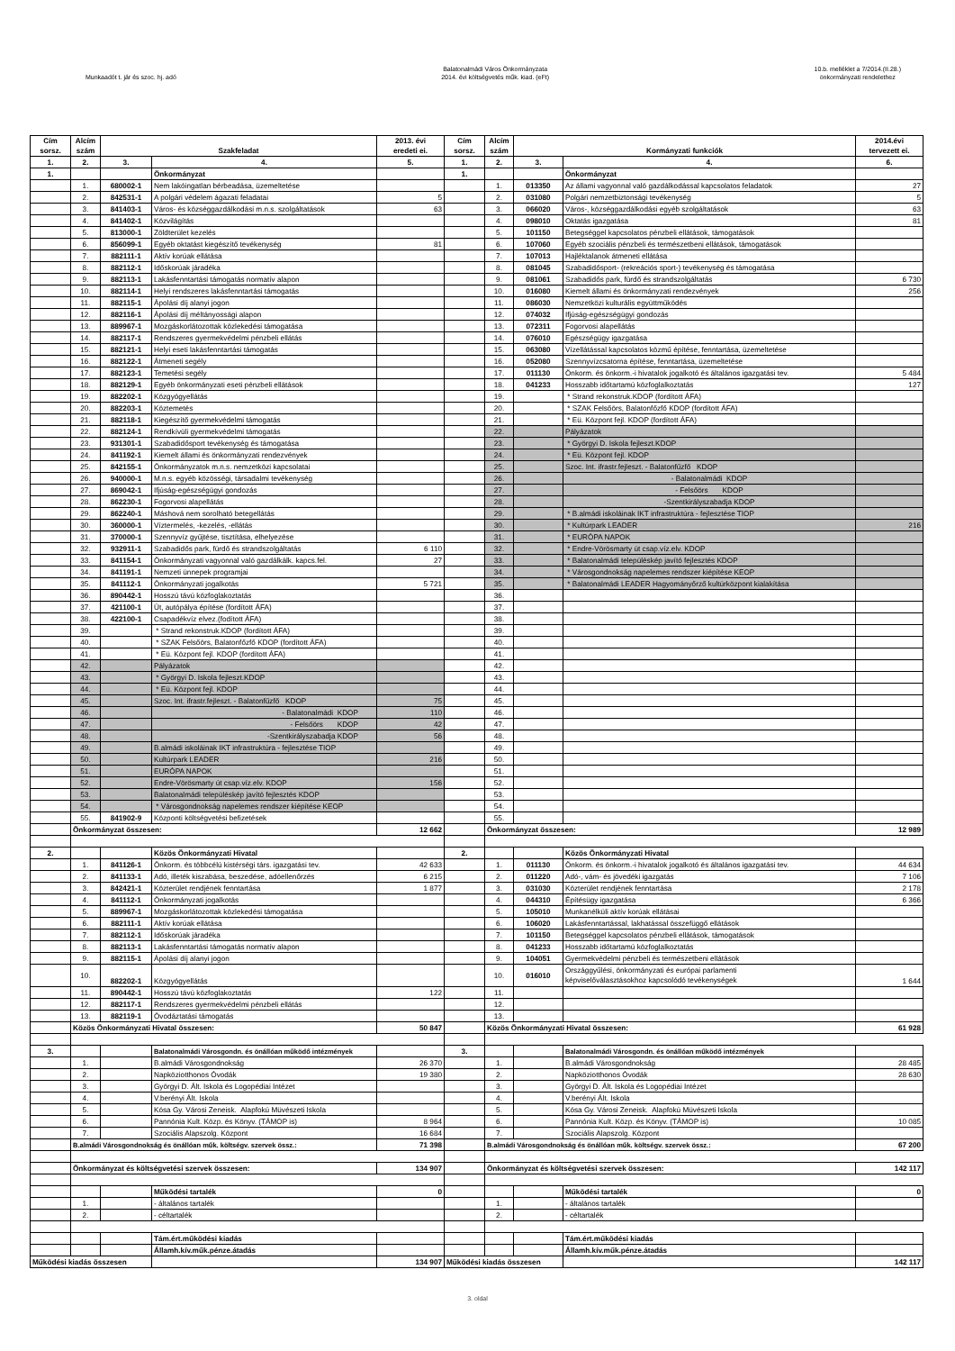Munkaadót t. jár és szoc. hj. adó
Balatonalmádi Város Önkormányzata
2014. évi költségvetés műk. kiad. (eFt)
10.b. melléklet a 7/2014.(II.28.)
önkormányzati rendelethez
| Cím sorsz. | Alcím szám | Szakfeladat | | 2013. évi eredeti ei. | Cím sorsz. | Alcím szám | Kormányzati funkciók | | 2014.évi tervezett ei. |
| --- | --- | --- | --- | --- | --- | --- | --- | --- | --- |
| 1. | 2. | 3. | 4. | 5. | 1. | 2. | 3. | 4. | 6. |
| 1. | | | Önkormányzat | | 1. | | | Önkormányzat | |
| | 1. | 680002-1 | Nem lakóingatlan bérbeadása, üzemeltetése | | | 1. | 013350 | Az állami vagyonnal való gazdálkodással kapcsolatos feladatok | 27 |
| | 2. | 842531-1 | A polgári védelem ágazati feladatai | 5 | | 2. | 031080 | Polgári nemzetbiztonsági tevékenység | 5 |
| | 3. | 841403-1 | Város- és községgazdálkodási m.n.s. szolgáltatások | 63 | | 3. | 066020 | Város-, községgazdálkodási egyéb szolgáltatások | 63 |
| | 4. | 841402-1 | Közvilágítás | | | 4. | 098010 | Oktatás igazgatása | 81 |
| | 5. | 813000-1 | Zöldterület kezelés | | | 5. | 101150 | Betegséggel kapcsolatos pénzbeli ellátások, támogatások | |
| | 6. | 856099-1 | Egyéb oktatást kiegészítő tevékenység | 81 | | 6. | 107060 | Egyéb szociális pénzbeli és természetbeni ellátások, támogatások | |
| | 7. | 882111-1 | Aktív korúak ellátása | | | 7. | 107013 | Hajléktalanok átmeneti ellátása | |
| | 8. | 882112-1 | Időskorúak járadéka | | | 8. | 081045 | Szabadidősport- (rekreációs sport-) tevékenység és támogatása | |
| | 9. | 882113-1 | Lakásfenntartási támogatás normatív alapon | | | 9. | 081061 | Szabadidős park, fürdő és strandszolgáltatás | 6 730 |
| | 10. | 882114-1 | Helyi rendszeres lakásfenntartási támogatás | | | 10. | 016080 | Kiemelt állami és önkormányzati rendezvények | 256 |
| | 11. | 882115-1 | Ápolási díj alanyi jogon | | | 11. | 086030 | Nemzetközi kulturális együttműködés | |
| | 12. | 882116-1 | Ápolási díj méltányossági alapon | | | 12. | 074032 | Ifjúság-egészségügyi gondozás | |
| | 13. | 889967-1 | Mozgáskorlátozottak közlekedési támogatása | | | 13. | 072311 | Fogorvosi alapellátás | |
| | 14. | 882117-1 | Rendszeres gyermekvédelmi pénzbeli ellátás | | | 14. | 076010 | Egészségügy igazgatása | |
| | 15. | 882121-1 | Helyi eseti lakásfenntartási támogatás | | | 15. | 063080 | Vízellátással kapcsolatos közmű építése, fenntartása, üzemeltetése | |
| | 16. | 882122-1 | Átmeneti segély | | | 16. | 052080 | Szennyvízcsatorna építése, fenntartása, üzemeltetése | |
| | 17. | 882123-1 | Temetési segély | | | 17. | 011130 | Önkorm. és önkorm.-i hivatalok jogalkotó és általános igazgatási tev. | 5 484 |
| | 18. | 882129-1 | Egyéb önkormányzati eseti pénzbeli ellátások | | | 18. | 041233 | Hosszabb időtartamú közfoglalkoztatás | 127 |
| | 19. | 882202-1 | Közgyógyellátás | | | 19. | | * Strand rekonstruk.KDOP (fordított ÁFA) | |
| | 20. | 882203-1 | Köztemetés | | | 20. | | * SZAK Felsőörs, Balatonfőzfő KDOP (fordított ÁFA) | |
| | 21. | 882118-1 | Kiegészítő gyermekvédelmi támogatás | | | 21. | | * Eü. Központ fejl. KDOP (fordított ÁFA) | |
| | 22. | 882124-1 | Rendkívüli gyermekvédelmi támogatás | | | 22. | | Pályázatok | |
| | 23. | 931301-1 | Szabadidősport tevékenység és támogatása | | | 23. | | * Györgyi D. Iskola fejleszt.KDOP | |
| | 24. | 841192-1 | Kiemelt állami és önkormányzati rendezvények | | | 24. | | * Eü. Központ fejl. KDOP | |
| | 25. | 842155-1 | Önkormányzatok m.n.s. nemzetközi kapcsolatai | | | 25. | | Szoc. Int. ifrastr.fejleszt. - Balatonfűzfő KDOP | |
| | 26. | 940000-1 | M.n.s. egyéb közösségi, társadalmi tevékenység | | | 26. | | - Balatonalmádi KDOP | |
| | 27. | 869042-1 | Ifjúság-egészségügyi gondozás | | | 27. | | - Felsőörs KDOP | |
| | 28. | 862230-1 | Fogorvosi alapellátás | | | 28. | | -Szentkirályszabadja KDOP | |
| | 29. | 862240-1 | Máshová nem sorolható betegellátás | | | 29. | | * B.almádi iskoláinak IKT infrastruktúra - fejlesztése TIOP | |
| | 30. | 360000-1 | Víztermelés, -kezelés, -ellátás | | | 30. | | * Kultúrpark LEADER | 216 |
| | 31. | 370000-1 | Szennyvíz gyűjtése, tisztítása, elhelyezése | | | 31. | | * EURÓPA NAPOK | |
| | 32. | 932911-1 | Szabadidős park, fürdő és strandszolgáltatás | 6 110 | | 32. | | * Endre-Vörösmarty út csap.víz.elv. KDOP | |
| | 33. | 841154-1 | Önkormányzati vagyonnal való gazdálkálk. kapcs.fel. | 27 | | 33. | | * Balatonalmádi településkép javító fejlesztés KDOP | |
| | 34. | 841191-1 | Nemzeti ünnepek programjai | | | 34. | | * Városgondnokság napelemes rendszer kiépítése KEOP | |
| | 35. | 841112-1 | Önkormányzati jogalkotás | 5 721 | | 35. | | * Balatonalmádi LEADER Hagyományőrző kultúrközpont kialakítása | |
| | 36. | 890442-1 | Hosszú távú közfoglakoztatás | | | 36. | | | |
| | 37. | 421100-1 | Út, autópálya építése (fordított ÁFA) | | | 37. | | | |
| | 38. | 422100-1 | Csapadékvíz elvez.(fodított ÁFA) | | | 38. | | | |
| | 39. | | * Strand rekonstruk.KDOP (fordított ÁFA) | | | 39. | | | |
| | 40. | | * SZAK Felsőörs, Balatonfőzfő KDOP (fordított ÁFA) | | | 40. | | | |
| | 41. | | * Eü. Központ fejl. KDOP (fordított ÁFA) | | | 41. | | | |
| | 42. | | Pályázatok | | | 42. | | | |
| | 43. | | * Györgyi D. Iskola fejleszt.KDOP | | | 43. | | | |
| | 44. | | * Eü. Központ fejl. KDOP | | | 44. | | | |
| | 45. | | Szoc. Int. ifrastr.fejleszt. - Balatonfűzfő KDOP | 75 | | 45. | | | |
| | 46. | | - Balatonalmádi KDOP | 110 | | 46. | | | |
| | 47. | | - Felsőörs KDOP | 42 | | 47. | | | |
| | 48. | | -Szentkirályszabadja KDOP | 56 | | 48. | | | |
| | 49. | | B.almádi iskoláinak IKT infrastruktúra - fejlesztése TIOP | | | 49. | | | |
| | 50. | | Kultúrpark LEADER | 216 | | 50. | | | |
| | 51. | | EURÓPA NAPOK | | | 51. | | | |
| | 52. | | Endre-Vörösmarty út csap.víz.elv. KDOP | 156 | | 52. | | | |
| | 53. | | Balatonalmádi településkép javító fejlesztés KDOP | | | 53. | | | |
| | 54. | | * Városgondnokság napelemes rendszer kiépítése KEOP | | | 54. | | | |
| | 55. | 841902-9 | Központi költségvetési befizetések | | | 55. | | | |
| | Önkormányzat összesen: | | | 12 662 | | Önkormányzat összesen: | | | 12 989 |
| 2. | | | Közös Önkormányzati Hivatal | | 2. | | | Közös Önkormányzati Hivatal | |
| | 1. | 841126-1 | Önkorm. és többcélú kistérségi társ. igazgatási tev. | 42 633 | | 1. | 011130 | Önkorm. és önkorm.-i hivatalok jogalkotó és általános igazgatási tev. | 44 634 |
| | 2. | 841133-1 | Adó, illeték kiszabása, beszedése, adóellenőrzés | 6 215 | | 2. | 011220 | Adó-, vám- és jövedéki igazgatás | 7 106 |
| | 3. | 842421-1 | Közterület rendjének fenntartása | 1 877 | | 3. | 031030 | Közterület rendjének fenntartása | 2 178 |
| | 4. | 841112-1 | Önkormányzati jogalkotás | | | 4. | 044310 | Építésügy igazgatása | 6 366 |
| | 5. | 889967-1 | Mozgáskorlátozottak közlekedési támogatása | | | 5. | 105010 | Munkanélküli aktív korúak ellátásai | |
| | 6. | 882111-1 | Aktív korúak ellátása | | | 6. | 106020 | Lakásfenntartással, lakhatással összefüggő ellátások | |
| | 7. | 882112-1 | Időskorúak járadéka | | | 7. | 101150 | Betegséggel kapcsolatos pénzbeli ellátások, támogatások | |
| | 8. | 882113-1 | Lakásfenntartási támogatás normatív alapon | | | 8. | 041233 | Hosszabb időtartamú közfoglalkoztatás | |
| | 9. | 882115-1 | Ápolási díj alanyi jogon | | | 9. | 104051 | Gyermekvédelmi pénzbeli és természetbeni ellátások | |
| | 10. | 882202-1 | Közgyógyellátás | | | 10. | 016010 | Országgyűlési, önkormányzati és európai parlamenti képviselőválasztásokhoz kapcsolódó tevékenységek | 1 644 |
| | 11. | 890442-1 | Hosszú távú közfoglakoztatás | 122 | | 11. | | | |
| | 12. | 882117-1 | Rendszeres gyermekvédelmi pénzbeli ellátás | | | 12. | | | |
| | 13. | 882119-1 | Óvodáztatási támogatás | | | 13. | | | |
| | Közös Önkormányzati Hivatal összesen: | | | 50 847 | | Közös Önkormányzati Hivatal összesen: | | | 61 928 |
| 3. | | | Balatonalmádi Városgondn. és önállóan működő intézmények | | 3. | | | Balatonalmádi Városgondn. és önállóan működő intézmények | |
| | 1. | | B.almádi Városgondnokság | 26 370 | | 1. | | B.almádi Városgondnokság | 28 485 |
| | 2. | | Napköziotthonos Óvodák | 19 380 | | 2. | | Napköziotthonos Óvodák | 28 630 |
| | 3. | | Györgyi D. Ált. Iskola és Logopédiai Intézet | | | 3. | | Györgyi D. Ált. Iskola és Logopédiai Intézet | |
| | 4. | | V.berényi Ált. Iskola | | | 4. | | V.berényi Ált. Iskola | |
| | 5. | | Kósa Gy. Városi Zeneisk. Alapfokú Müvészeti Iskola | | | 5. | | Kósa Gy. Városi Zeneisk. Alapfokú Müvészeti Iskola | |
| | 6. | | Pannónia Kult. Közp. és Könyv. (TÁMOP is) | 8 964 | | 6. | | Pannónia Kult. Közp. és Könyv. (TÁMOP is) | 10 085 |
| | 7. | | Szociális Alapszolg. Központ | 16 684 | | 7. | | Szociális Alapszolg. Központ | |
| | B.almádi Városgondnokság és önállóan műk. költségv. szervek össz.: | | | 71 398 | | B.almádi Városgondnokság és önállóan műk. költségv. szervek össz.: | | | 67 200 |
| | Önkormányzat és költségvetési szervek összesen: | | | 134 907 | | Önkormányzat és költségvetési szervek összesen: | | | 142 117 |
| | | | Működési tartalék | 0 | | | | Működési tartalék | 0 |
| | 1. | | - általános tartalék | | | 1. | | - általános tartalék | |
| | 2. | | - céltartalék | | | 2. | | - céltartalék | |
| | | | Tám.ért.működési kiadás | | | | | Tám.ért.működési kiadás | |
| | | | Államh.kív.műk.pénze.átadás | | | | | Államh.kív.műk.pénze.átadás | |
| Működési kiadás összesen | | | | 134 907 | Működési kiadás összesen | | | | 142 117 |
3. oldal